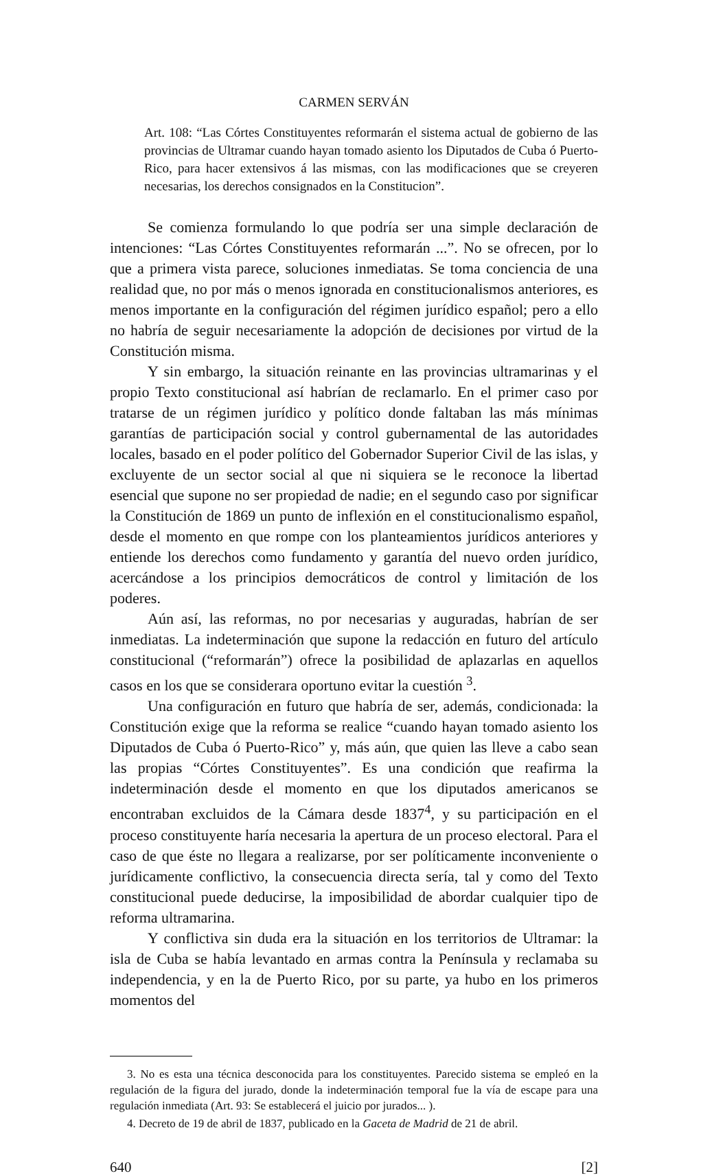CARMEN SERVÁN
Art. 108: “Las Córtes Constituyentes reformarán el sistema actual de gobierno de las provincias de Ultramar cuando hayan tomado asiento los Diputados de Cuba ó Puerto-Rico, para hacer extensivos á las mismas, con las modificaciones que se creyeren necesarias, los derechos consignados en la Constitucion”.
Se comienza formulando lo que podría ser una simple declaración de intenciones: “Las Córtes Constituyentes reformarán ...”. No se ofrecen, por lo que a primera vista parece, soluciones inmediatas. Se toma conciencia de una realidad que, no por más o menos ignorada en constitucionalismos anteriores, es menos importante en la configuración del régimen jurídico español; pero a ello no habría de seguir necesariamente la adopción de decisiones por virtud de la Constitución misma.
Y sin embargo, la situación reinante en las provincias ultramarinas y el propio Texto constitucional así habrían de reclamarlo. En el primer caso por tratarse de un régimen jurídico y político donde faltaban las más mínimas garantías de participación social y control gubernamental de las autoridades locales, basado en el poder político del Gobernador Superior Civil de las islas, y excluyente de un sector social al que ni siquiera se le reconoce la libertad esencial que supone no ser propiedad de nadie; en el segundo caso por significar la Constitución de 1869 un punto de inflexión en el constitucionalismo español, desde el momento en que rompe con los planteamientos jurídicos anteriores y entiende los derechos como fundamento y garantía del nuevo orden jurídico, acercándose a los principios democráticos de control y limitación de los poderes.
Aún así, las reformas, no por necesarias y auguradas, habrían de ser inmediatas. La indeterminación que supone la redacción en futuro del artículo constitucional (“reformarán”) ofrece la posibilidad de aplazarlas en aquellos casos en los que se considerara oportuno evitar la cuestión <sup>3</sup>.
Una configuración en futuro que habría de ser, además, condicionada: la Constitución exige que la reforma se realice “cuando hayan tomado asiento los Diputados de Cuba ó Puerto-Rico” y, más aún, que quien las lleve a cabo sean las propias “Córtes Constituyentes”. Es una condición que reafirma la indeterminación desde el momento en que los diputados americanos se encontraban excluidos de la Cámara desde 1837<sup>4</sup>, y su participación en el proceso constituyente haría necesaria la apertura de un proceso electoral. Para el caso de que éste no llegara a realizarse, por ser políticamente inconveniente o jurídicamente conflictivo, la consecuencia directa sería, tal y como del Texto constitucional puede deducirse, la imposibilidad de abordar cualquier tipo de reforma ultramarina.
Y conflictiva sin duda era la situación en los territorios de Ultramar: la isla de Cuba se había levantado en armas contra la Península y reclamaba su independencia, y en la de Puerto Rico, por su parte, ya hubo en los primeros momentos del
3. No es esta una técnica desconocida para los constituyentes. Parecido sistema se empleó en la regulación de la figura del jurado, donde la indeterminación temporal fue la vía de escape para una regulación inmediata (Art. 93: Se establecerá el juicio por jurados... ).
4. Decreto de 19 de abril de 1837, publicado en la Gaceta de Madrid de 21 de abril.
640 [2]